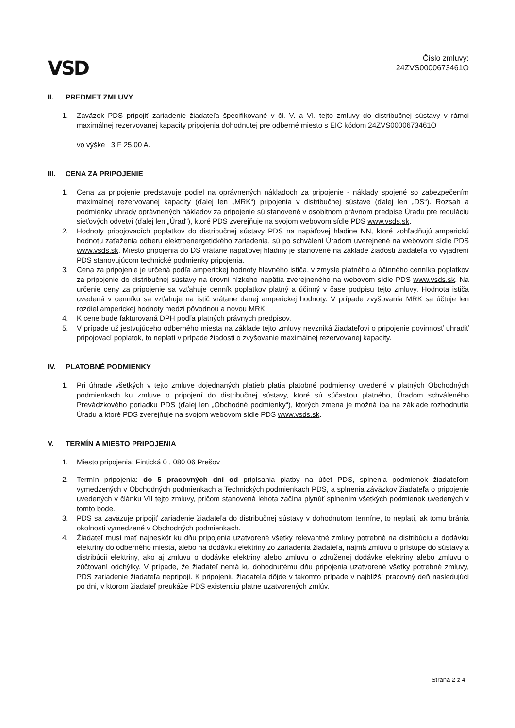VSD
Číslo zmluvy:
24ZVS0000673461O
II. PREDMET ZMLUVY
1. Záväzok PDS pripojiť zariadenie žiadateľa špecifikované v čl. V. a VI. tejto zmluvy do distribučnej sústavy v rámci maximálnej rezervovanej kapacity pripojenia dohodnutej pre odberné miesto s EIC kódom 24ZVS0000673461O
vo výške 3 F 25.00 A.
III. CENA ZA PRIPOJENIE
1. Cena za pripojenie predstavuje podiel na oprávnených nákladoch za pripojenie - náklady spojené so zabezpečením maximálnej rezervovanej kapacity (ďalej len „MRK“) pripojenia v distribučnej sústave (ďalej len „DS“). Rozsah a podmienky úhrady oprávnených nákladov za pripojenie sú stanovené v osobitnom právnom predpise Úradu pre reguláciu sieťových odvetví (ďalej len „Úrad“), ktoré PDS zverejňuje na svojom webovom sídle PDS www.vsds.sk.
2. Hodnoty pripojovacích poplatkov do distribučnej sústavy PDS na napäťovej hladine NN, ktoré zohľadňujú amperickú hodnotu zaťaženia odberu elektroenergetického zariadenia, sú po schválení Úradom uverejnené na webovom sídle PDS www.vsds.sk. Miesto pripojenia do DS vrátane napäťovej hladiny je stanovené na základe žiadosti žiadateľa vo vyjadrení PDS stanovujúcom technické podmienky pripojenia.
3. Cena za pripojenie je určená podľa amperickej hodnoty hlavného ističa, v zmysle platného a účinného cenníka poplatkov za pripojenie do distribučnej sústavy na úrovni nízkeho napätia zverejneného na webovom sídle PDS www.vsds.sk. Na určenie ceny za pripojenie sa vzťahuje cenník poplatkov platný a účinný v čase podpisu tejto zmluvy. Hodnota ističa uvedená v cenníku sa vzťahuje na istič vrátane danej amperickej hodnoty. V prípade zvyšovania MRK sa účtuje len rozdiel amperickej hodnoty medzi pôvodnou a novou MRK.
4. K cene bude fakturovaná DPH podľa platných právnych predpisov.
5. V prípade už jestvujúceho odberného miesta na základe tejto zmluvy nevzniká žiadateľovi o pripojenie povinnosť uhradiť pripojovací poplatok, to neplatí v prípade žiadosti o zvyšovanie maximálnej rezervovanej kapacity.
IV. PLATOBNÉ PODMIENKY
1. Pri úhrade všetkých v tejto zmluve dojednaných platieb platia platobné podmienky uvedené v platných Obchodných podmienkach ku zmluve o pripojení do distribučnej sústavy, ktoré sú súčasťou platného, Úradom schváleného Prevádzkového poriadku PDS (ďalej len „Obchodné podmienky“), ktorých zmena je možná iba na základe rozhodnutia Úradu a ktoré PDS zverejňuje na svojom webovom sídle PDS www.vsds.sk.
V. TERMÍN A MIESTO PRIPOJENIA
1. Miesto pripojenia: Fintická 0 , 080 06 Prešov
2. Termín pripojenia: do 5 pracovných dní od pripísania platby na účet PDS, splnenia podmienok žiadateľom vymedzených v Obchodných podmienkach a Technických podmienkach PDS, a splnenia záväzkov žiadateľa o pripojenie uvedených v článku VII tejto zmluvy, pričom stanovená lehota začína plynúť splnením všetkých podmienok uvedených v tomto bode.
3. PDS sa zaväzuje pripojiť zariadenie žiadateľa do distribučnej sústavy v dohodnutom termíne, to neplatí, ak tomu bránia okolnosti vymedzené v Obchodných podmienkach.
4. Žiadateľ musí mať najneskôr ku dňu pripojenia uzatvorené všetky relevantné zmluvy potrebné na distribúciu a dodávku elektriny do odberného miesta, alebo na dodávku elektriny zo zariadenia žiadateľa, najmä zmluvu o prístupe do sústavy a distribúcii elektriny, ako aj zmluvu o dodávke elektriny alebo zmluvu o združenej dodávke elektriny alebo zmluvu o zúčtovaní odchýlky. V prípade, že žiadateľ nemá ku dohodnutému dňu pripojenia uzatvorené všetky potrebné zmluvy, PDS zariadenie žiadateľa nepripojí. K pripojeniu žiadateľa dôjde v takomto prípade v najbližší pracovný deň nasledujúci po dni, v ktorom žiadateľ preukáže PDS existenciu platne uzatvorených zmlúv.
Strana 2 z 4